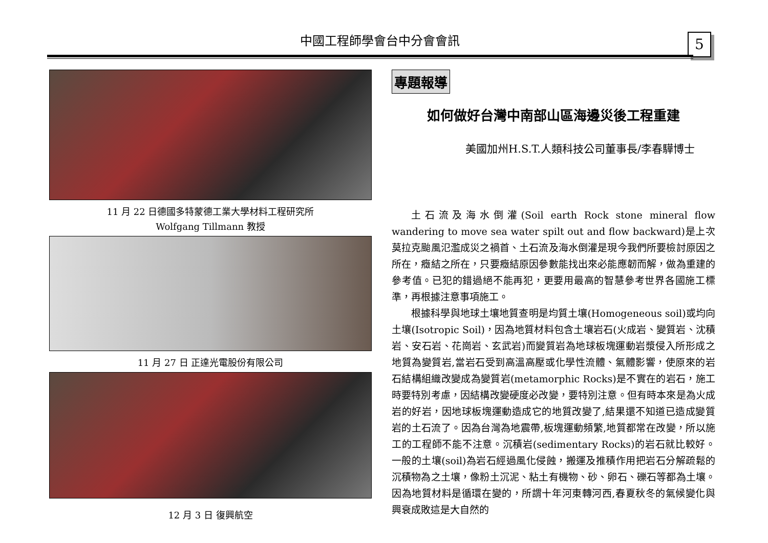中國工程師學會台中分會會訊 5
11 月 22 日德國多特蒙德工業大學材料工程研究所
Wolfgang Tillmann 教授
11 月 27 日 正達光電股份有限公司
12 月 3 日 復興航空
專題報導
如何做好台灣中南部山區海邊災後工程重建
美國加州H.S.T.人類科技公司董事長/李春驊博士
土石流及海水倒灌(Soil earth Rock stone mineral flow wandering to move sea water spilt out and flow backward)是上次莫拉克颱風氾濫成災之禍首、土石流及海水倒灌是現今我們所要檢討原因之所在，癥結之所在，只要癥結原因參數能找出來必能應韌而解，做為重建的參考值。已犯的錯過絕不能再犯，更要用最高的智慧參考世界各國施工標準，再根據注意事項施工。
根據科學與地球土壤地質查明是均質土壤(Homogeneous soil)或均向土壤(Isotropic Soil)，因為地質材料包含土壤岩石(火成岩、變質岩、沈積岩、安石岩、花崗岩、玄武岩)而變質岩為地球板塊運動岩漿侵入所形成之地質為變質岩,當岩石受到高溫高壓或化學性流體、氣體影響，使原來的岩石結構組織改變成為變質岩(metamorphic Rocks)是不實在的岩石，施工時要特別考慮，因結構改變硬度必改變，要特別注意。但有時本來是為火成岩的好岩，因地球板塊運動造成它的地質改變了,結果還不知道已造成變質岩的土石流了。因為台灣為地震帶,板塊運動頻繁,地質都常在改變，所以施工的工程師不能不注意。沉積岩(sedimentary Rocks)的岩石就比較好。一般的土壤(soil)為岩石經過風化侵蝕，搬運及推積作用把岩石分解疏鬆的沉積物為之土壤，像粉土沉泥、粘土有機物、砂、卵石、礫石等都為土壤。因為地質材料是循環在變的，所謂十年河東轉河西,春夏秋冬的氣候變化與興衰成敗這是大自然的